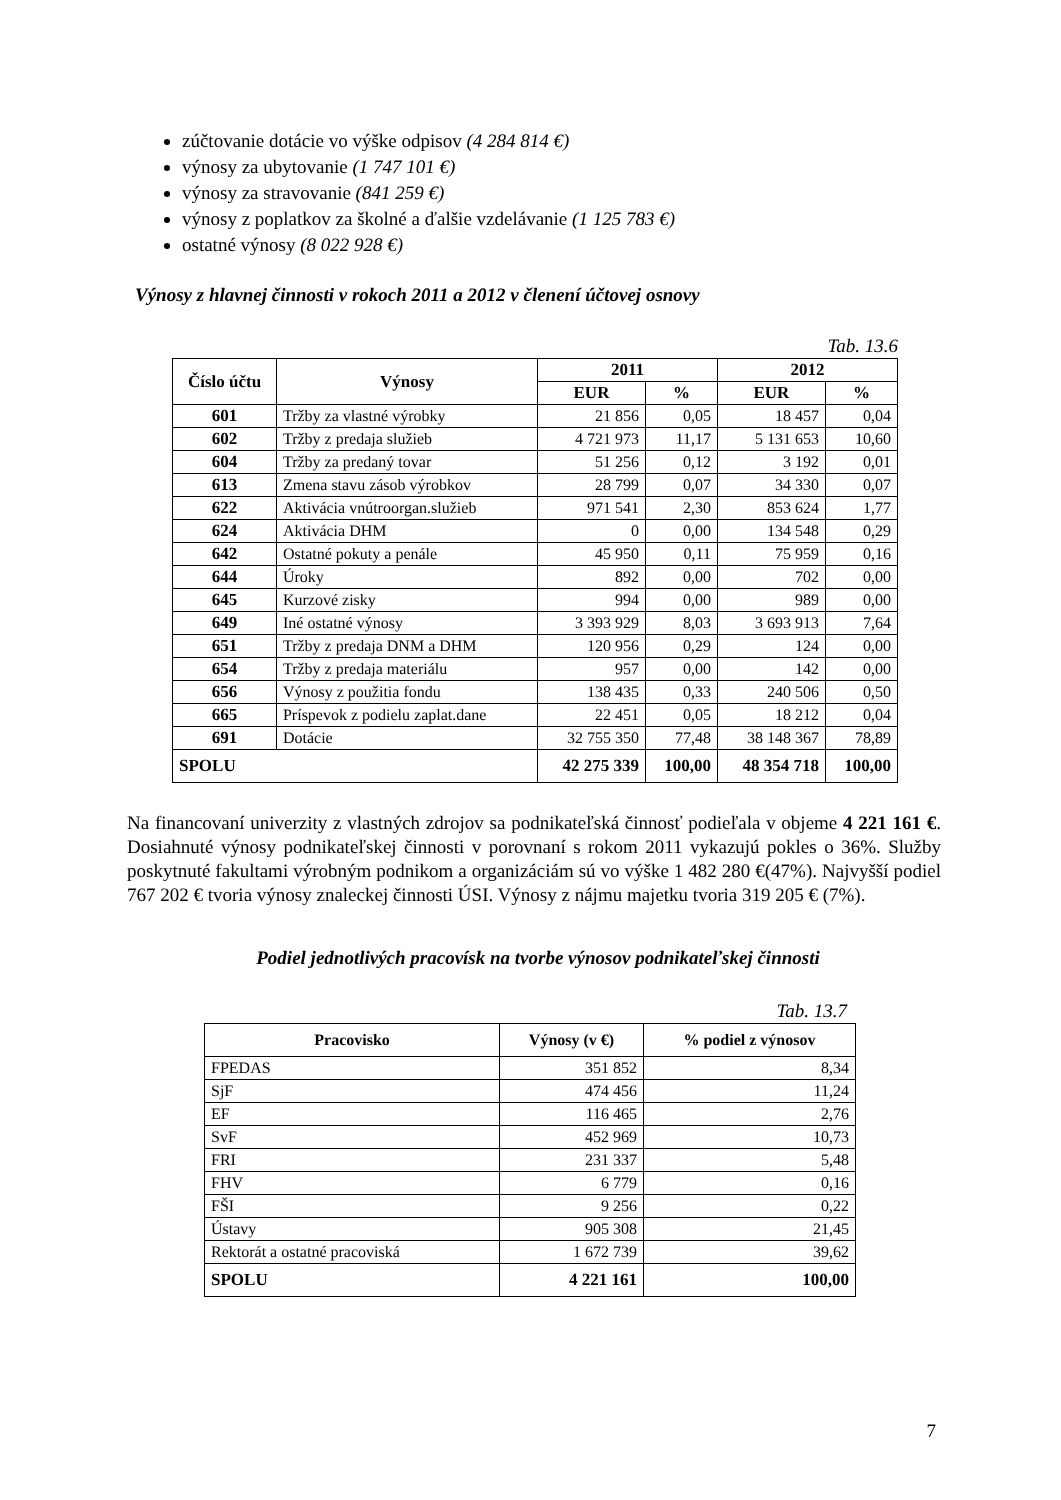zúčtovanie dotácie vo výške odpisov (4 284 814 €)
výnosy za ubytovanie (1 747 101 €)
výnosy za stravovanie (841 259 €)
výnosy z poplatkov za školné a ďalšie vzdelávanie (1 125 783 €)
ostatné výnosy (8 022 928 €)
Výnosy z hlavnej činnosti v rokoch 2011 a 2012 v členení účtovej osnovy
Tab. 13.6
| Číslo účtu | Výnosy | 2011 | | 2012 | |
| --- | --- | --- | --- | --- | --- |
| | | EUR | % | EUR | % |
| 601 | Tržby za vlastné výrobky | 21 856 | 0,05 | 18 457 | 0,04 |
| 602 | Tržby z predaja služieb | 4 721 973 | 11,17 | 5 131 653 | 10,60 |
| 604 | Tržby za predaný tovar | 51 256 | 0,12 | 3 192 | 0,01 |
| 613 | Zmena stavu zásob výrobkov | 28 799 | 0,07 | 34 330 | 0,07 |
| 622 | Aktivácia vnútroorgan.služieb | 971 541 | 2,30 | 853 624 | 1,77 |
| 624 | Aktivácia DHM | 0 | 0,00 | 134 548 | 0,29 |
| 642 | Ostatné pokuty a penále | 45 950 | 0,11 | 75 959 | 0,16 |
| 644 | Úroky | 892 | 0,00 | 702 | 0,00 |
| 645 | Kurzové zisky | 994 | 0,00 | 989 | 0,00 |
| 649 | Iné ostatné výnosy | 3 393 929 | 8,03 | 3 693 913 | 7,64 |
| 651 | Tržby z predaja DNM a DHM | 120 956 | 0,29 | 124 | 0,00 |
| 654 | Tržby z predaja materiálu | 957 | 0,00 | 142 | 0,00 |
| 656 | Výnosy z použitia fondu | 138 435 | 0,33 | 240 506 | 0,50 |
| 665 | Príspevok z podielu zaplat.dane | 22 451 | 0,05 | 18 212 | 0,04 |
| 691 | Dotácie | 32 755 350 | 77,48 | 38 148 367 | 78,89 |
| SPOLU | | 42 275 339 | 100,00 | 48 354 718 | 100,00 |
Na financovaní univerzity z vlastných zdrojov sa podnikateľská činnosť podieľala v objeme 4 221 161 €. Dosiahnuté výnosy podnikateľskej činnosti v porovnaní s rokom 2011 vykazujú pokles o 36%. Služby poskytnuté fakultami výrobným podnikom a organizáciám sú vo výške 1 482 280 €(47%). Najvyšší podiel 767 202 € tvoria výnosy znaleckej činnosti ÚSI. Výnosy z nájmu majetku tvoria 319 205 € (7%).
Podiel jednotlivých pracovísk na tvorbe výnosov podnikateľskej činnosti
Tab. 13.7
| Pracovisko | Výnosy (v €) | % podiel z výnosov |
| --- | --- | --- |
| FPEDAS | 351 852 | 8,34 |
| SjF | 474 456 | 11,24 |
| EF | 116 465 | 2,76 |
| SvF | 452 969 | 10,73 |
| FRI | 231 337 | 5,48 |
| FHV | 6 779 | 0,16 |
| FŠI | 9 256 | 0,22 |
| Ústavy | 905 308 | 21,45 |
| Rektorát a ostatné pracoviská | 1 672 739 | 39,62 |
| SPOLU | 4 221 161 | 100,00 |
7